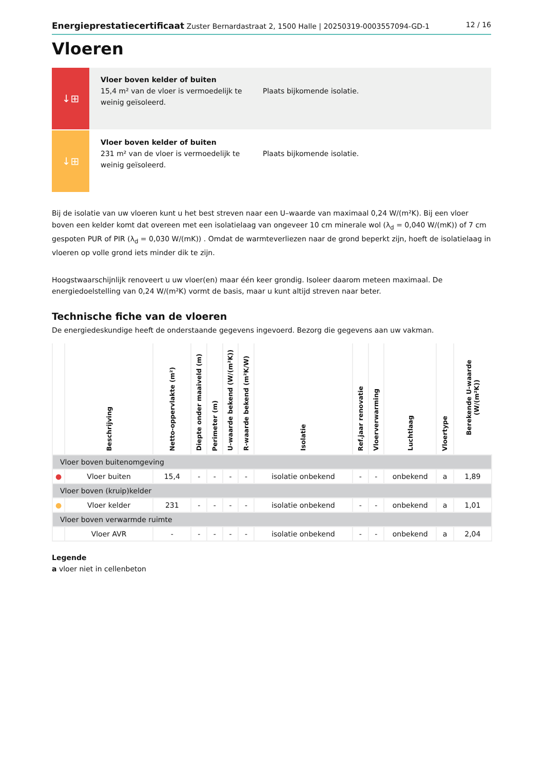Energieprestatiecertificaat Zuster Bernardastraat 2, 1500 Halle | 20250319-0003557094-GD-1 12 / 16
Vloeren
↓⊞
Vloer boven kelder of buiten
15,4 m² van de vloer is vermoedelijk te weinig geïsoleerd.
Plaats bijkomende isolatie.
↓⊞
Vloer boven kelder of buiten
231 m² van de vloer is vermoedelijk te weinig geïsoleerd.
Plaats bijkomende isolatie.
Bij de isolatie van uw vloeren kunt u het best streven naar een U–waarde van maximaal 0,24 W/(m²K). Bij een vloer boven een kelder komt dat overeen met een isolatielaag van ongeveer 10 cm minerale wol (λ<sub>d</sub> = 0,040 W/(mK)) of 7 cm gespoten PUR of PIR (λ<sub>d</sub> = 0,030 W/(mK)) . Omdat de warmteverliezen naar de grond beperkt zijn, hoeft de isolatielaag in vloeren op volle grond iets minder dik te zijn.
Hoogstwaarschijnlijk renoveert u uw vloer(en) maar één keer grondig. Isoleer daarom meteen maximaal. De energiedoelstelling van 0,24 W/(m²K) vormt de basis, maar u kunt altijd streven naar beter.
Technische fiche van de vloeren
De energiedeskundige heeft de onderstaande gegevens ingevoerd. Bezorg die gegevens aan uw vakman.
| | Beschrijving | Netto-oppervlakte (m²) | Diepte onder maaiveld (m) | Perimeter (m) | U-waarde bekend (W/(m²K)) | R-waarde bekend (m²K/W) | Isolatie | Ref.jaar renovatie | Vloerverwarming | Luchtlaag | Vloertype | Berekende U-waarde (W/(m²K)) |
| --- | --- | --- | --- | --- | --- | --- | --- | --- | --- | --- | --- | --- |
| Vloer boven buitenomgeving | | | | | | | | | | | | |
| ● | Vloer buiten | 15,4 | - | - | - | - | isolatie onbekend | - | - | onbekend | a | 1,89 |
| Vloer boven (kruip)kelder | | | | | | | | | | | | |
| ● | Vloer kelder | 231 | - | - | - | - | isolatie onbekend | - | - | onbekend | a | 1,01 |
| Vloer boven verwarmde ruimte | | | | | | | | | | | | |
| | Vloer AVR | - | - | - | - | - | isolatie onbekend | - | - | onbekend | a | 2,04 |
Legende
a vloer niet in cellenbeton